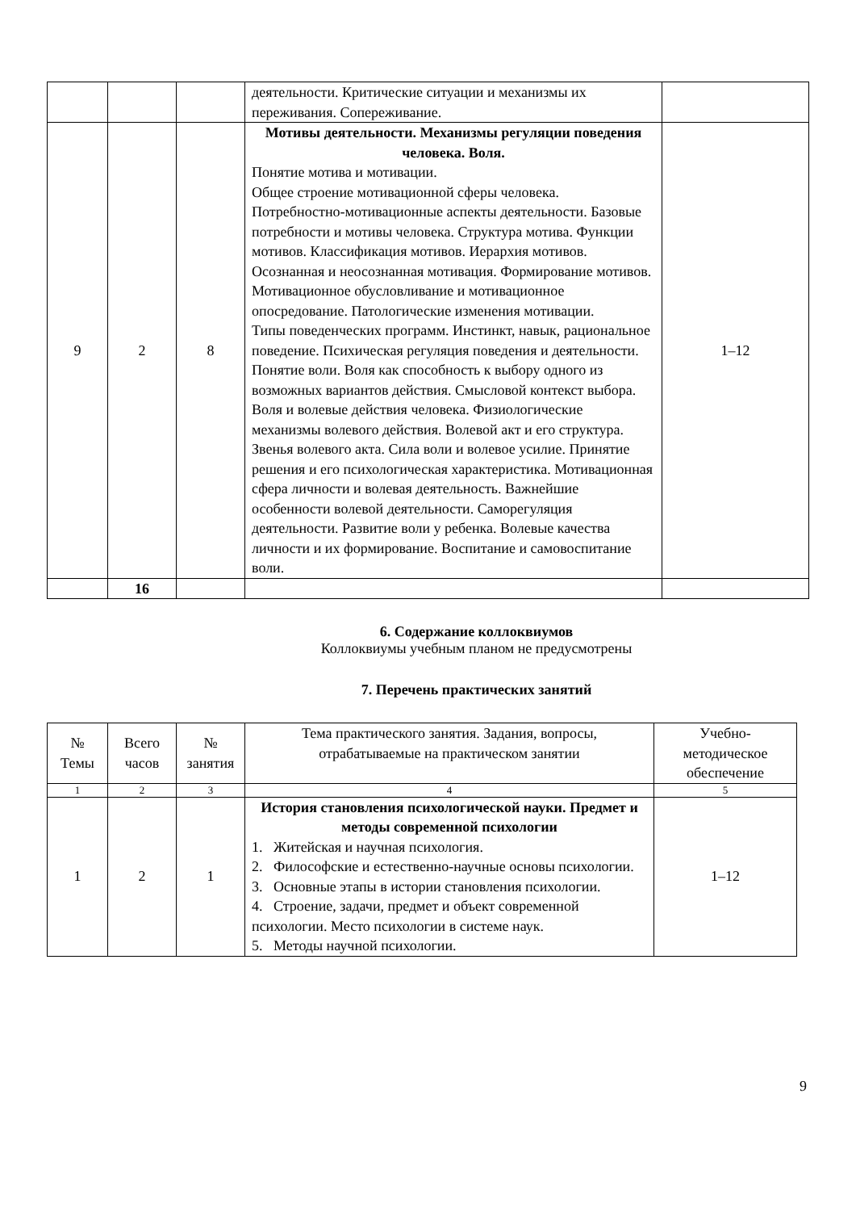| | | | деятельности. Критические ситуации и механизмы их переживания. Сопереживание. | |
| 9 | 2 | 8 | Мотивы деятельности. Механизмы регуляции поведения человека. Воля. Понятие мотива и мотивации. Общее строение мотивационной сферы человека. Потребностно-мотивационные аспекты деятельности. Базовые потребности и мотивы человека. Структура мотива. Функции мотивов. Классификация мотивов. Иерархия мотивов. Осознанная и неосознанная мотивация. Формирование мотивов. Мотивационное обусловливание и мотивационное опосредование. Патологические изменения мотивации. Типы поведенческих программ. Инстинкт, навык, рациональное поведение. Психическая регуляция поведения и деятельности. Понятие воли. Воля как способность к выбору одного из возможных вариантов действия. Смысловой контекст выбора. Воля и волевые действия человека. Физиологические механизмы волевого действия. Волевой акт и его структура. Звенья волевого акта. Сила воли и волевое усилие. Принятие решения и его психологическая характеристика. Мотивационная сфера личности и волевая деятельность. Важнейшие особенности волевой деятельности. Саморегуляция деятельности. Развитие воли у ребенка. Волевые качества личности и их формирование. Воспитание и самовоспитание воли. | 1–12 |
| | 16 | | | |
6. Содержание коллоквиумов
Коллоквиумы учебным планом не предусмотрены
7. Перечень практических занятий
| № Темы | Всего часов | № занятия | Тема практического занятия. Задания, вопросы, отрабатываемые на практическом занятии | Учебно-методическое обеспечение |
| --- | --- | --- | --- | --- |
| 1 | 2 | 3 | 4 | 5 |
| 1 | 2 | 1 | История становления психологической науки. Предмет и методы современной психологии 1. Житейская и научная психология. 2. Философские и естественно-научные основы психологии. 3. Основные этапы в истории становления психологии. 4. Строение, задачи, предмет и объект современной психологии. Место психологии в системе наук. 5. Методы научной психологии. | 1–12 |
9